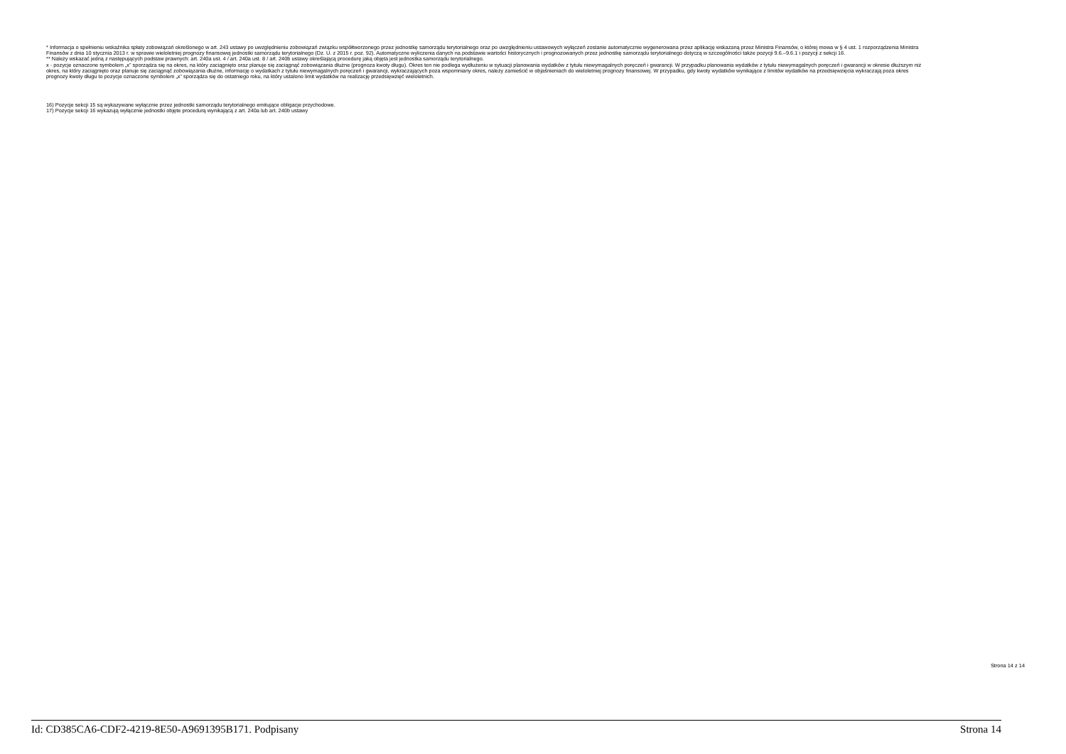* Informacja o spełnieniu wskaźnika spłaty zobowiązań określonego w art. 243 ustawy po uwzględnieniu zobowiązań związku współtworzonego przez jednostkę samorządu terytorialnego oraz po uwzględnieniu ustawowych wyłączeń zostanie automatycznie wygenerowana przez aplikację wskazaną przez Ministra Finansów, o której mowa w § 4 ust. 1 rozporządzenia Ministra Finansów z dnia 10 stycznia 2013 r. w sprawie wieloletniej prognozy finansowej jednostki samorządu terytorialnego (Dz. U. z 2015 r. poz. 92). Automatyczne wyliczenia danych na podstawie wartości historycznych i prognozowanych przez jednostkę samorządu terytorialnego dotyczą w szczególności także pozycji 9.6.–9.6.1 i pozycji z sekcji 16.
** Należy wskazać jedną z następujących podstaw prawnych: art. 240a ust. 4 / art. 240a ust. 8 / art. 240b ustawy określającą procedurę jaką objęta jest jednostka samorządu terytorialnego.
x - pozycje oznaczone symbolem „x” sporządza się na okres, na który zaciągnięto oraz planuje się zaciągnąć zobowiązania dłużne (prognoza kwoty długu). Okres ten nie podlega wydłużeniu w sytuacji planowania wydatków z tytułu niewymagalnych poręczeń i gwarancji. W przypadku planowania wydatków z tytułu niewymagalnych poręczeń i gwarancji w okresie dłuższym niż okres, na który zaciągnięto oraz planuje się zaciągnąć zobowiązania dłużne, informację o wydatkach z tytułu niewymagalnych poręczeń i gwarancji, wykraczających poza wspomniany okres, należy zamieścić w objaśnieniach do wieloletniej prognozy finansowej. W przypadku, gdy kwoty wydatków wynikające z limitów wydatków na przedsięwzięcia wykraczają poza okres prognozy kwoty długu to pozycje oznaczone symbolem „x” sporządza się do ostatniego roku, na który ustalono limit wydatków na realizację przedsięwzięć wieloletnich.
16) Pozycje sekcji 15 są wykazywane wyłącznie przez jednostki samorządu terytorialnego emitujące obligacje przychodowe.
17) Pozycje sekcji 16 wykazują wyłącznie jednostki objęte procedurą wynikającą z art. 240a lub art. 240b ustawy
Strona 14 z 14
Id: CD385CA6-CDF2-4219-8E50-A9691395B171. Podpisany Strona 14